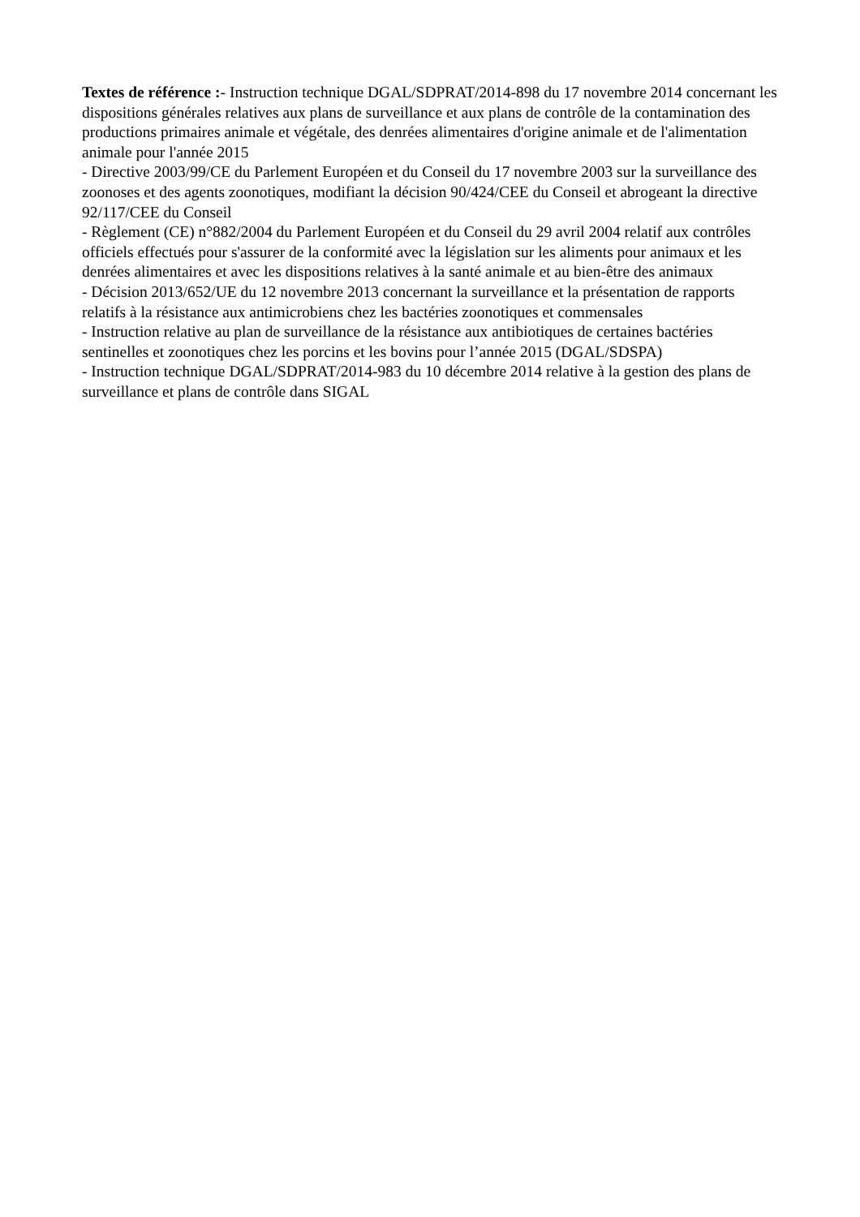Textes de référence :- Instruction technique DGAL/SDPRAT/2014-898 du 17 novembre 2014 concernant les dispositions générales relatives aux plans de surveillance et aux plans de contrôle de la contamination des productions primaires animale et végétale, des denrées alimentaires d'origine animale et de l'alimentation animale pour l'année 2015
- Directive 2003/99/CE du Parlement Européen et du Conseil du 17 novembre 2003 sur la surveillance des zoonoses et des agents zoonotiques, modifiant la décision 90/424/CEE du Conseil et abrogeant la directive 92/117/CEE du Conseil
- Règlement (CE) n°882/2004 du Parlement Européen et du Conseil du 29 avril 2004 relatif aux contrôles officiels effectués pour s'assurer de la conformité avec la législation sur les aliments pour animaux et les denrées alimentaires et avec les dispositions relatives à la santé animale et au bien-être des animaux
- Décision 2013/652/UE du 12 novembre 2013 concernant la surveillance et la présentation de rapports relatifs à la résistance aux antimicrobiens chez les bactéries zoonotiques et commensales
- Instruction relative au plan de surveillance de la résistance aux antibiotiques de certaines bactéries sentinelles et zoonotiques chez les porcins et les bovins pour l’année 2015 (DGAL/SDSPA)
- Instruction technique DGAL/SDPRAT/2014-983 du 10 décembre 2014 relative à la gestion des plans de surveillance et plans de contrôle dans SIGAL